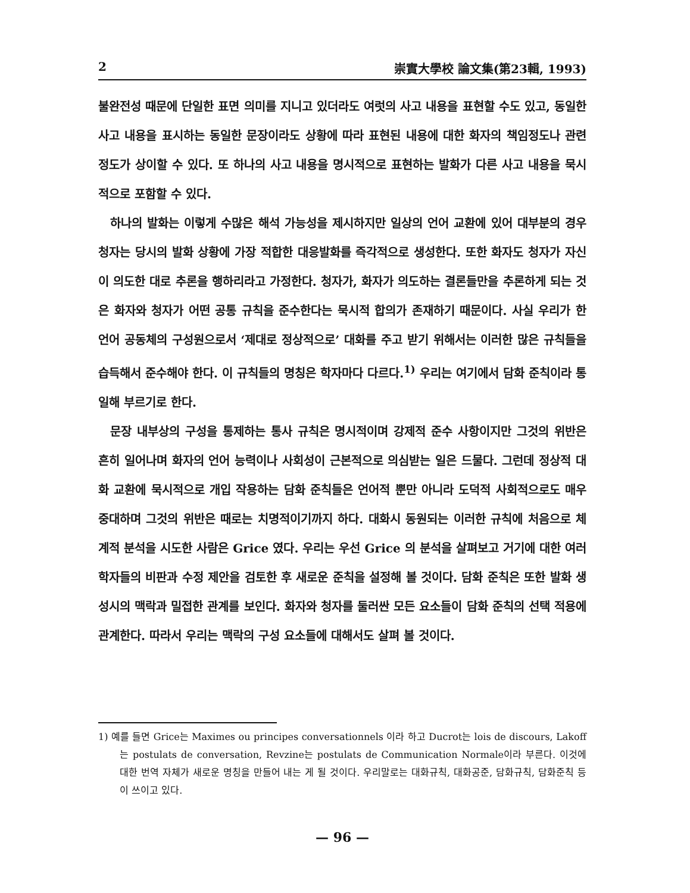2 崇實大學校 論文集(第23輯, 1993)
불완전성 때문에 단일한 표면 의미를 지니고 있더라도 여럿의 사고 내용을 표현할 수도 있고, 동일한 사고 내용을 표시하는 동일한 문장이라도 상황에 따라 표현된 내용에 대한 화자의 책임정도나 관련정도가 상이할 수 있다. 또 하나의 사고 내용을 명시적으로 표현하는 발화가 다른 사고 내용을 묵시적으로 포함할 수 있다.
하나의 발화는 이렇게 수많은 해석 가능성을 제시하지만 일상의 언어 교환에 있어 대부분의 경우 청자는 당시의 발화 상황에 가장 적합한 대응발화를 즉각적으로 생성한다. 또한 화자도 청자가 자신이 의도한 대로 추론을 행하리라고 가정한다. 청자가, 화자가 의도하는 결론들만을 추론하게 되는 것은 화자와 청자가 어떤 공통 규칙을 준수한다는 묵시적 합의가 존재하기 때문이다. 사실 우리가 한 언어 공동체의 구성원으로서 ‘제대로 정상적으로’ 대화를 주고 받기 위해서는 이러한 많은 규칙들을 습득해서 준수해야 한다. 이 규칙들의 명칭은 학자마다 다르다.<sup>1)</sup> 우리는 여기에서 담화 준칙이라 통일해 부르기로 한다.
문장 내부상의 구성을 통제하는 통사 규칙은 명시적이며 강제적 준수 사항이지만 그것의 위반은 흔히 일어나며 화자의 언어 능력이나 사회성이 근본적으로 의심받는 일은 드물다. 그런데 정상적 대화 교환에 묵시적으로 개입 작용하는 담화 준칙들은 언어적 뿐만 아니라 도덕적 사회적으로도 매우 중대하며 그것의 위반은 때로는 치명적이기까지 하다. 대화시 동원되는 이러한 규칙에 처음으로 체계적 분석을 시도한 사람은 Grice 였다. 우리는 우선 Grice 의 분석을 살펴보고 거기에 대한 여러 학자들의 비판과 수정 제안을 검토한 후 새로운 준칙을 설정해 볼 것이다. 담화 준칙은 또한 발화 생성시의 맥락과 밀접한 관계를 보인다. 화자와 청자를 둘러싼 모든 요소들이 담화 준칙의 선택 적용에 관계한다. 따라서 우리는 맥락의 구성 요소들에 대해서도 살펴 볼 것이다.
1) 예를 들면 Grice는 Maximes ou principes conversationnels 이라 하고 Ducrot는 lois de discours, Lakoff는 postulats de conversation, Revzine는 postulats de Communication Normale이라 부른다. 이것에 대한 번역 자체가 새로운 명칭을 만들어 내는 게 될 것이다. 우리말로는 대화규칙, 대화공준, 담화규칙, 담화준칙 등이 쓰이고 있다.
— 96 —